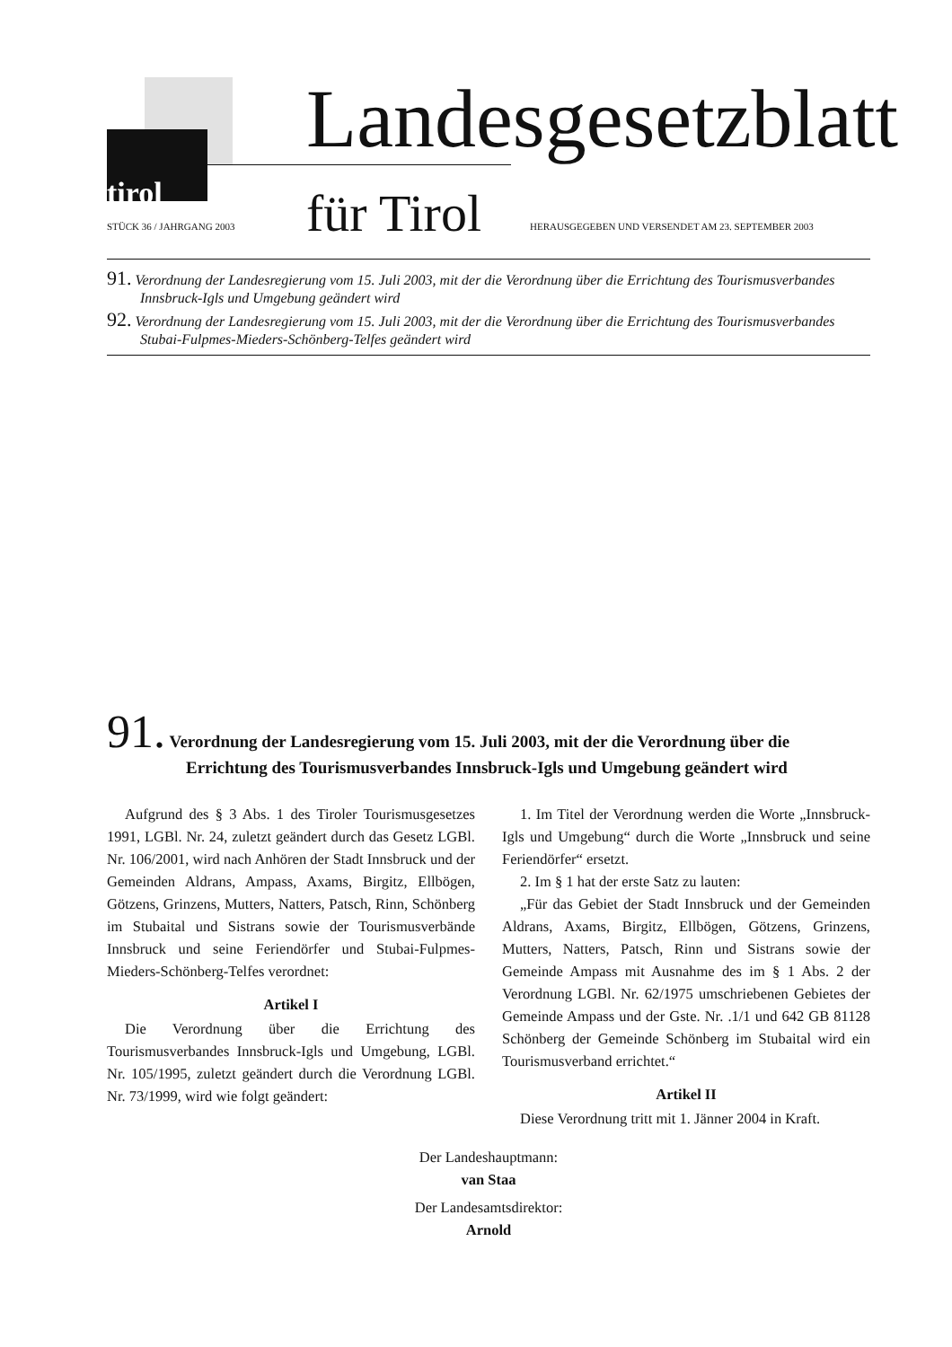Landesgesetzblatt
für Tirol
tirol
STÜCK 36 / JAHRGANG 2003
HERAUSGEGEBEN UND VERSENDET AM 23. SEPTEMBER 2003
91. Verordnung der Landesregierung vom 15. Juli 2003, mit der die Verordnung über die Errichtung des Tourismusverbandes Innsbruck-Igls und Umgebung geändert wird
92. Verordnung der Landesregierung vom 15. Juli 2003, mit der die Verordnung über die Errichtung des Tourismusverbandes Stubai-Fulpmes-Mieders-Schönberg-Telfes geändert wird
91. Verordnung der Landesregierung vom 15. Juli 2003, mit der die Verordnung über die Errichtung des Tourismusverbandes Innsbruck-Igls und Umgebung geändert wird
Aufgrund des § 3 Abs. 1 des Tiroler Tourismusgesetzes 1991, LGBl. Nr. 24, zuletzt geändert durch das Gesetz LGBl. Nr. 106/2001, wird nach Anhören der Stadt Innsbruck und der Gemeinden Aldrans, Ampass, Axams, Birgitz, Ellbögen, Götzens, Grinzens, Mutters, Natters, Patsch, Rinn, Schönberg im Stubaital und Sistrans sowie der Tourismusverbände Innsbruck und seine Feriendörfer und Stubai-Fulpmes-Mieders-Schönberg-Telfes verordnet:
Artikel I
Die Verordnung über die Errichtung des Tourismusverbandes Innsbruck-Igls und Umgebung, LGBl. Nr. 105/1995, zuletzt geändert durch die Verordnung LGBl. Nr. 73/1999, wird wie folgt geändert:
1. Im Titel der Verordnung werden die Worte „Innsbruck-Igls und Umgebung“ durch die Worte „Innsbruck und seine Feriendörfer“ ersetzt.
2. Im § 1 hat der erste Satz zu lauten:
„Für das Gebiet der Stadt Innsbruck und der Gemeinden Aldrans, Axams, Birgitz, Ellbögen, Götzens, Grinzens, Mutters, Natters, Patsch, Rinn und Sistrans sowie der Gemeinde Ampass mit Ausnahme des im § 1 Abs. 2 der Verordnung LGBl. Nr. 62/1975 umschriebenen Gebietes der Gemeinde Ampass und der Gste. Nr. .1/1 und 642 GB 81128 Schönberg der Gemeinde Schönberg im Stubaital wird ein Tourismusverband errichtet.“
Artikel II
Diese Verordnung tritt mit 1. Jänner 2004 in Kraft.
Der Landeshauptmann:
van Staa
Der Landesamtsdirektor:
Arnold